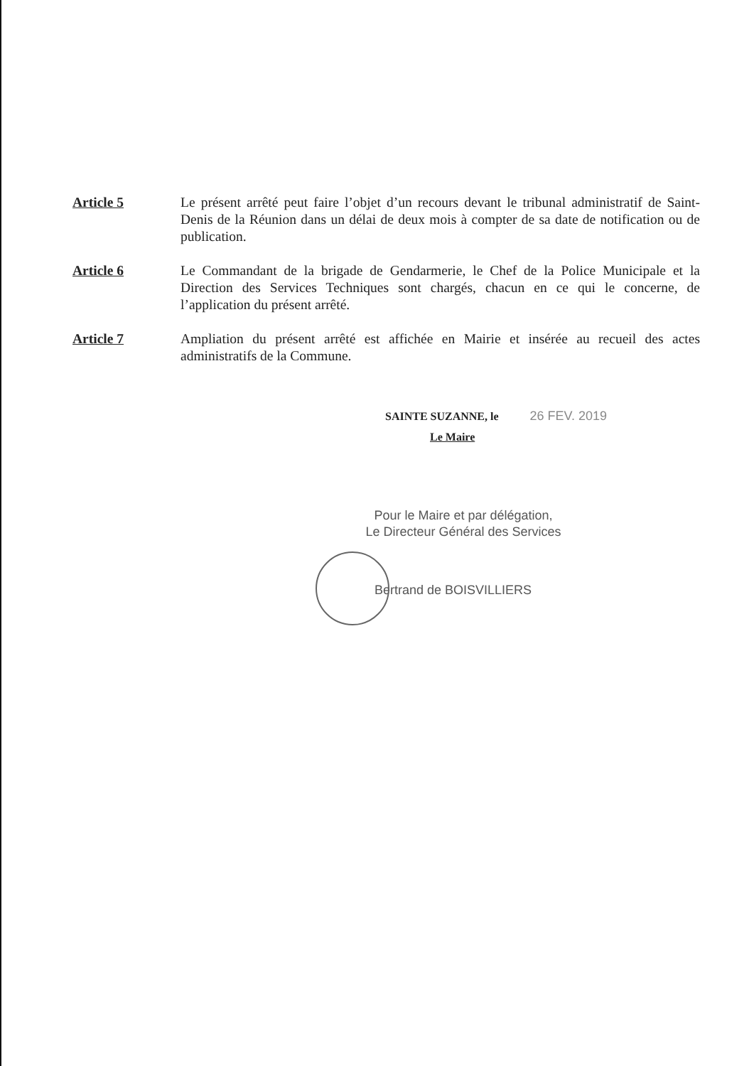Article 5 Le présent arrêté peut faire l’objet d’un recours devant le tribunal administratif de Saint-Denis de la Réunion dans un délai de deux mois à compter de sa date de notification ou de publication.
Article 6 Le Commandant de la brigade de Gendarmerie, le Chef de la Police Municipale et la Direction des Services Techniques sont chargés, chacun en ce qui le concerne, de l’application du présent arrêté.
Article 7 Ampliation du présent arrêté est affichée en Mairie et insérée au recueil des actes administratifs de la Commune.
SAINTE SUZANNE, le 26 FEV. 2019
Le Maire
Pour le Maire et par délégation,
Le Directeur Général des Services
Bertrand de BOISVILLIERS